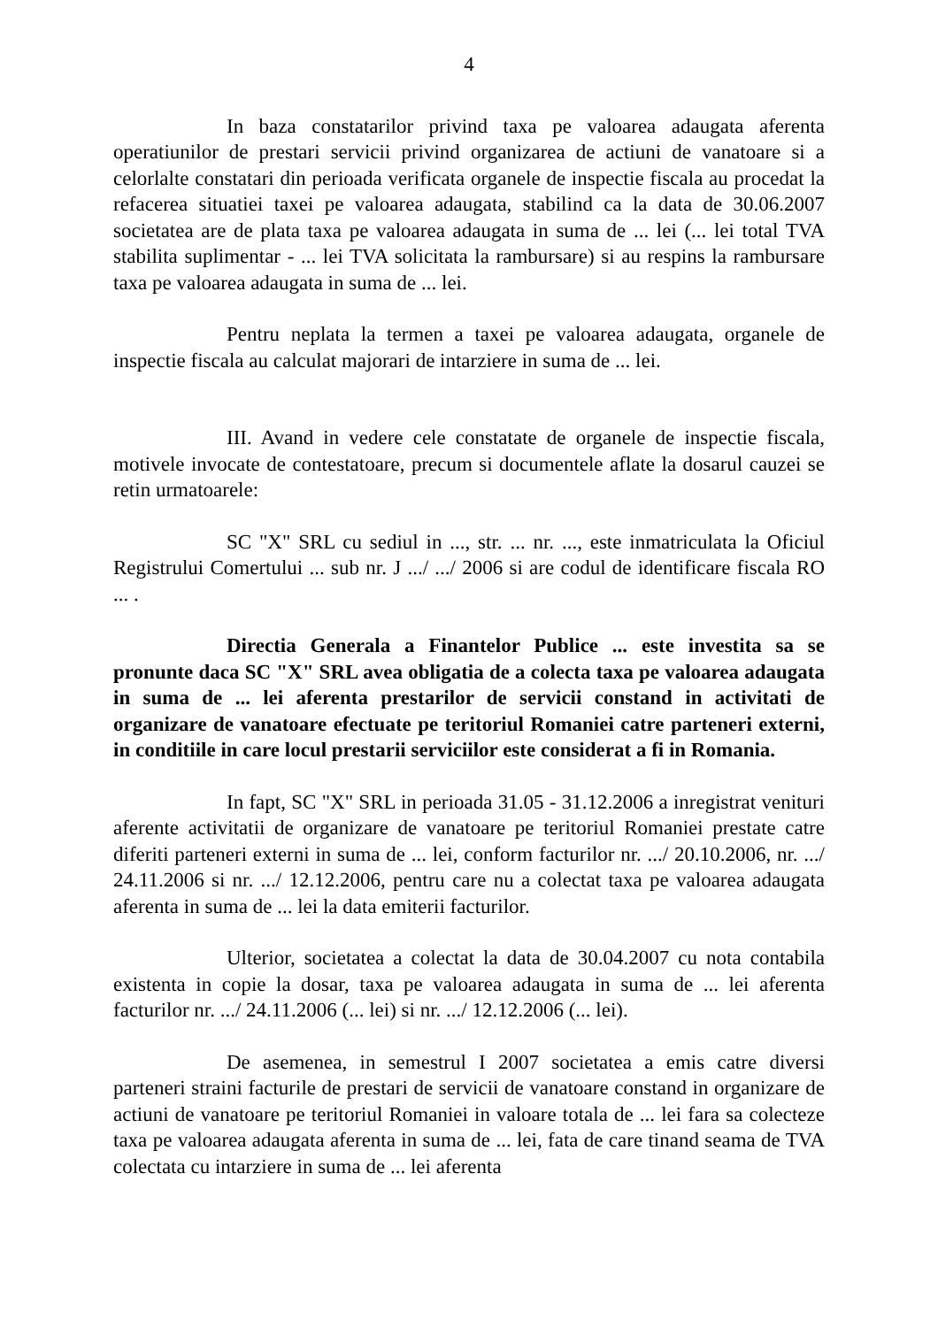4
In baza constatarilor privind taxa pe valoarea adaugata aferenta operatiunilor de prestari servicii privind organizarea de actiuni de vanatoare si a celorlalte constatari din perioada verificata organele de inspectie fiscala au procedat la refacerea situatiei taxei pe valoarea adaugata, stabilind ca la data de 30.06.2007 societatea are de plata taxa pe valoarea adaugata in suma de ... lei (... lei total TVA stabilita suplimentar - ... lei TVA solicitata la rambursare) si au respins la rambursare taxa pe valoarea adaugata in suma de ... lei.
Pentru neplata la termen a taxei pe valoarea adaugata, organele de inspectie fiscala au calculat majorari de intarziere in suma de ... lei.
III. Avand in vedere cele constatate de organele de inspectie fiscala, motivele invocate de contestatoare, precum si documentele aflate la dosarul cauzei se retin urmatoarele:
SC "X" SRL cu sediul in ..., str. ... nr. ..., este inmatriculata la Oficiul Registrului Comertului ... sub nr. J .../ .../ 2006 si are codul de identificare fiscala RO ... .
Directia Generala a Finantelor Publice ... este investita sa se pronunte daca SC "X" SRL avea obligatia de a colecta taxa pe valoarea adaugata in suma de ... lei aferenta prestarilor de servicii constand in activitati de organizare de vanatoare efectuate pe teritoriul Romaniei catre parteneri externi, in conditiile in care locul prestarii serviciilor este considerat a fi in Romania.
In fapt, SC "X" SRL in perioada 31.05 - 31.12.2006 a inregistrat venituri aferente activitatii de organizare de vanatoare pe teritoriul Romaniei prestate catre diferiti parteneri externi in suma de ... lei, conform facturilor nr. .../ 20.10.2006, nr. .../ 24.11.2006 si nr. .../ 12.12.2006, pentru care nu a colectat taxa pe valoarea adaugata aferenta in suma de ... lei la data emiterii facturilor.
Ulterior, societatea a colectat la data de 30.04.2007 cu nota contabila existenta in copie la dosar, taxa pe valoarea adaugata in suma de ... lei aferenta facturilor nr. .../ 24.11.2006 (... lei) si nr. .../ 12.12.2006 (... lei).
De asemenea, in semestrul I 2007 societatea a emis catre diversi parteneri straini facturile de prestari de servicii de vanatoare constand in organizare de actiuni de vanatoare pe teritoriul Romaniei in valoare totala de ... lei fara sa colecteze taxa pe valoarea adaugata aferenta in suma de ... lei, fata de care tinand seama de TVA colectata cu intarziere in suma de ... lei aferenta